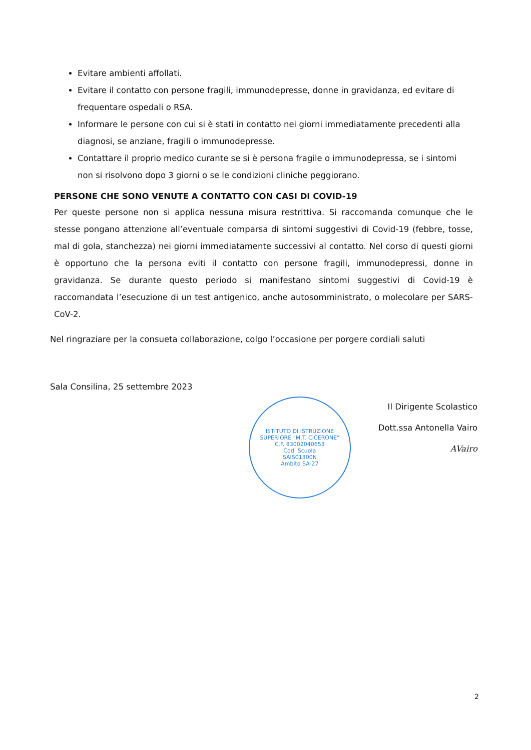Evitare ambienti affollati.
Evitare il contatto con persone fragili, immunodepresse, donne in gravidanza, ed evitare di frequentare ospedali o RSA.
Informare le persone con cui si è stati in contatto nei giorni immediatamente precedenti alla diagnosi, se anziane, fragili o immunodepresse.
Contattare il proprio medico curante se si è persona fragile o immunodepressa, se i sintomi non si risolvono dopo 3 giorni o se le condizioni cliniche peggiorano.
PERSONE CHE SONO VENUTE A CONTATTO CON CASI DI COVID-19
Per queste persone non si applica nessuna misura restrittiva. Si raccomanda comunque che le stesse pongano attenzione all’eventuale comparsa di sintomi suggestivi di Covid-19 (febbre, tosse, mal di gola, stanchezza) nei giorni immediatamente successivi al contatto. Nel corso di questi giorni è opportuno che la persona eviti il contatto con persone fragili, immunodepressi, donne in gravidanza. Se durante questo periodo si manifestano sintomi suggestivi di Covid-19 è raccomandata l’esecuzione di un test antigenico, anche autosomministrato, o molecolare per SARS-CoV-2.
Nel ringraziare per la consueta collaborazione, colgo l’occasione per porgere cordiali saluti
Sala Consilina, 25 settembre 2023
ISTITUTO DI ISTRUZIONE SUPERIORE "M.T. CICERONE"
C.F. 83002040653
Cod. Scuola
SAIS01300N
Ambito SA-27
Il Dirigente Scolastico
Dott.ssa Antonella Vairo
AVairo
2